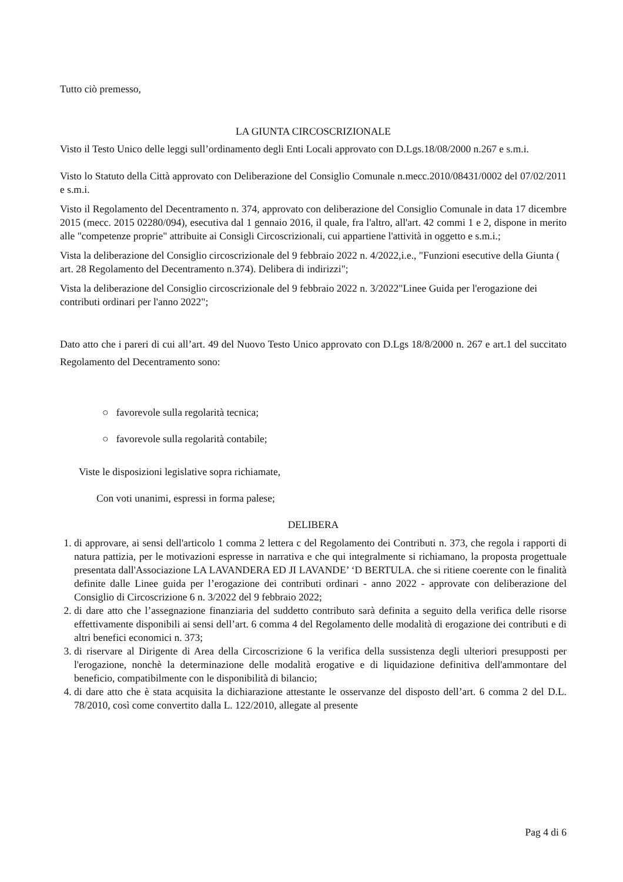Tutto ciò premesso,
LA GIUNTA CIRCOSCRIZIONALE
Visto il Testo Unico delle leggi sull’ordinamento degli Enti Locali approvato con D.Lgs.18/08/2000 n.267 e s.m.i.
Visto lo Statuto della Città approvato con Deliberazione del Consiglio Comunale n.mecc.2010/08431/0002 del 07/02/2011 e s.m.i.
Visto il Regolamento del Decentramento n. 374, approvato con deliberazione del Consiglio Comunale in data 17 dicembre 2015 (mecc. 2015 02280/094), esecutiva dal 1 gennaio 2016, il quale, fra l'altro, all'art. 42 commi 1 e 2, dispone in merito alle "competenze proprie" attribuite ai Consigli Circoscrizionali, cui appartiene l'attività in oggetto e s.m.i.;
Vista la deliberazione del Consiglio circoscrizionale del 9 febbraio 2022 n. 4/2022,i.e., "Funzioni esecutive della Giunta ( art. 28 Regolamento del Decentramento n.374). Delibera di indirizzi";
Vista la deliberazione del Consiglio circoscrizionale del 9 febbraio 2022 n. 3/2022"Linee Guida per l'erogazione dei contributi ordinari per l'anno 2022";
Dato atto che i pareri di cui all’art. 49 del Nuovo Testo Unico approvato con D.Lgs 18/8/2000 n. 267 e art.1 del succitato Regolamento del Decentramento sono:
○ favorevole sulla regolarità tecnica;
○ favorevole sulla regolarità contabile;
Viste le disposizioni legislative sopra richiamate,
Con voti unanimi, espressi in forma palese;
DELIBERA
1. di approvare, ai sensi dell'articolo 1 comma 2 lettera c del Regolamento dei Contributi n. 373, che regola i rapporti di natura pattizia, per le motivazioni espresse in narrativa e che qui integralmente si richiamano, la proposta progettuale presentata dall'Associazione LA LAVANDERA ED JI LAVANDE’ ‘D BERTULA. che si ritiene coerente con le finalità definite dalle Linee guida per l’erogazione dei contributi ordinari - anno 2022 - approvate con deliberazione del Consiglio di Circoscrizione 6 n. 3/2022 del 9 febbraio 2022;
2. di dare atto che l’assegnazione finanziaria del suddetto contributo sarà definita a seguito della verifica delle risorse effettivamente disponibili ai sensi dell’art. 6 comma 4 del Regolamento delle modalità di erogazione dei contributi e di altri benefici economici n. 373;
3. di riservare al Dirigente di Area della Circoscrizione 6 la verifica della sussistenza degli ulteriori presupposti per l'erogazione, nonchè la determinazione delle modalità erogative e di liquidazione definitiva dell'ammontare del beneficio, compatibilmente con le disponibilità di bilancio;
4. di dare atto che è stata acquisita la dichiarazione attestante le osservanze del disposto dell’art. 6 comma 2 del D.L. 78/2010, così come convertito dalla L. 122/2010, allegate al presente
Pag 4 di 6